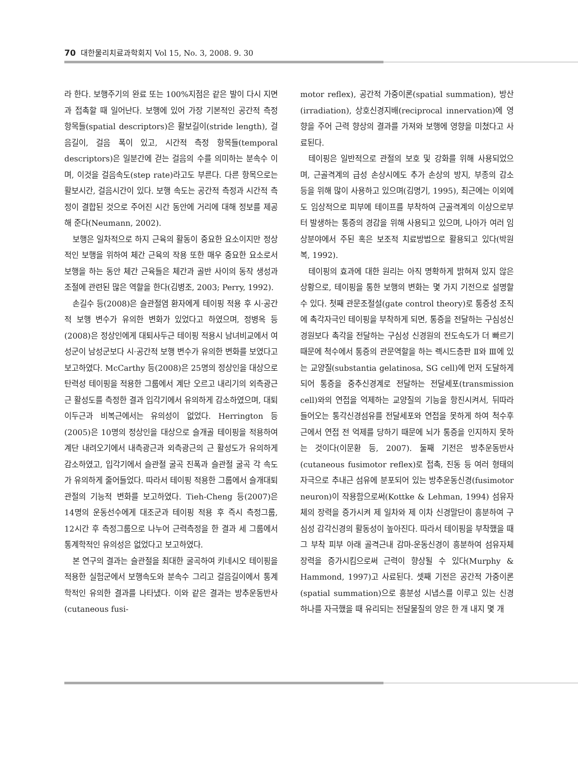70 대한물리치료과학회지 Vol 15, No. 3, 2008. 9. 30
라 한다. 보행주기의 완료 또는 100%지점은 같은 발이 다시 지면과 접촉할 때 일어난다. 보행에 있어 가장 기본적인 공간적 측정 항목들(spatial descriptors)은 활보길이(stride length), 걸음길이, 걸음 폭이 있고, 시간적 측정 항목들(temporal descriptors)은 일분간에 걷는 걸음의 수를 의미하는 분속수 이며, 이것을 걸음속도(step rate)라고도 부른다. 다른 항목으로는 활보시간, 걸음시간이 있다. 보행 속도는 공간적 측정과 시간적 측정이 결합된 것으로 주어진 시간 동안에 거리에 대해 정보를 제공해 준다(Neumann, 2002).
보행은 일차적으로 하지 근육의 활동이 중요한 요소이지만 정상적인 보행을 위하여 체간 근육의 작용 또한 매우 중요한 요소로서 보행을 하는 동안 체간 근육들은 체간과 골반 사이의 동작 생성과 조절에 관련된 많은 역할을 한다(김병조, 2003; Perry, 1992).
손길수 등(2008)은 슬관절염 환자에게 테이핑 적용 후 시·공간적 보행 변수가 유의한 변화가 있었다고 하였으며, 정병옥 등(2008)은 정상인에게 대퇴사두근 테이핑 적용시 남녀비교에서 여성군이 남성군보다 시·공간적 보행 변수가 유의한 변화를 보였다고 보고하였다. McCarthy 등(2008)은 25명의 정상인을 대상으로 탄력성 테이핑을 적용한 그룹에서 계단 오르고 내리기의 외측광근 근 활성도를 측정한 결과 입각기에서 유의하게 감소하였으며, 대퇴이두근과 비복근에서는 유의성이 없었다. Herrington 등(2005)은 10명의 정상인을 대상으로 슬개골 테이핑을 적용하여 계단 내려오기에서 내측광근과 외측광근의 근 활성도가 유의하게 감소하였고, 입각기에서 슬관절 굴곡 진폭과 슬관절 굴곡 각 속도가 유의하게 줄어들었다. 따라서 테이핑 적용한 그룹에서 슬개대퇴관절의 기능적 변화를 보고하였다. Tieh-Cheng 등(2007)은 14명의 운동선수에게 대조군과 테이핑 적용 후 즉시 측정그룹, 12시간 후 측정그룹으로 나누어 근력측정을 한 결과 세 그룹에서 통계학적인 유의성은 없었다고 보고하였다.
본 연구의 결과는 슬관절을 최대한 굴곡하여 키네시오 테이핑을 적용한 실험군에서 보행속도와 분속수 그리고 걸음길이에서 통계학적인 유의한 결과를 나타냈다. 이와 같은 결과는 방추운동반사(cutaneous fusi-
motor reflex), 공간적 가중이론(spatial summation), 방산(irradiation), 상호신경지배(reciprocal innervation)에 영향을 주어 근력 향상의 결과를 가져와 보행에 영향을 미쳤다고 사료된다.
테이핑은 일반적으로 관절의 보호 및 강화를 위해 사용되었으며, 근골격계의 급성 손상시에도 추가 손상의 방지, 부종의 감소 등을 위해 많이 사용하고 있으며(김명기, 1995), 최근에는 이외에도 임상적으로 피부에 테이프를 부착하여 근골격계의 이상으로부터 발생하는 통증의 경감을 위해 사용되고 있으며, 나아가 여러 임상분야에서 주된 혹은 보조적 치료방법으로 활용되고 있다(박원복, 1992).
테이핑의 효과에 대한 원리는 아직 명확하게 밝혀져 있지 않은 상황으로, 테이핑을 통한 보행의 변화는 몇 가지 기전으로 설명할 수 있다. 첫째 관문조절설(gate control theory)로 통증성 조직에 촉각자극인 테이핑을 부착하게 되면, 통증을 전달하는 구심성신경원보다 촉각을 전달하는 구심성 신경원의 전도속도가 더 빠르기 때문에 척수에서 통증의 관문역할을 하는 렉시드층판 Ⅱ와 Ⅲ에 있는 교양질(substantia gelatinosa, SG cell)에 먼저 도달하게 되어 통증을 중추신경계로 전달하는 전달세포(transmission cell)와의 연접을 억제하는 교양질의 기능을 항진시켜서, 뒤따라 들어오는 통각신경섬유를 전달세포와 연접을 못하게 하여 척수후근에서 연접 전 억제를 당하기 때문에 뇌가 통증을 인지하지 못하는 것이다(이문환 등, 2007). 둘째 기전은 방추운동반사(cutaneous fusimotor reflex)로 접촉, 진동 등 여러 형태의 자극으로 추내근 섬유에 분포되어 있는 방추운동신경(fusimotor neuron)이 작용함으로써(Kottke & Lehman, 1994) 섬유자체의 장력을 증가시켜 제 일차와 제 이차 신경말단이 흥분하여 구심성 감각신경의 활동성이 높아진다. 따라서 테이핑을 부착했을 때 그 부착 피부 아래 골격근내 감마-운동신경이 흥분하여 섬유자체 장력을 증가시킴으로써 근력이 향상될 수 있다(Murphy & Hammond, 1997)고 사료된다. 셋째 기전은 공간적 가중이론(spatial summation)으로 흥분성 시냅스를 이루고 있는 신경하나를 자극했을 때 유리되는 전달물질의 양은 한 개 내지 몇 개